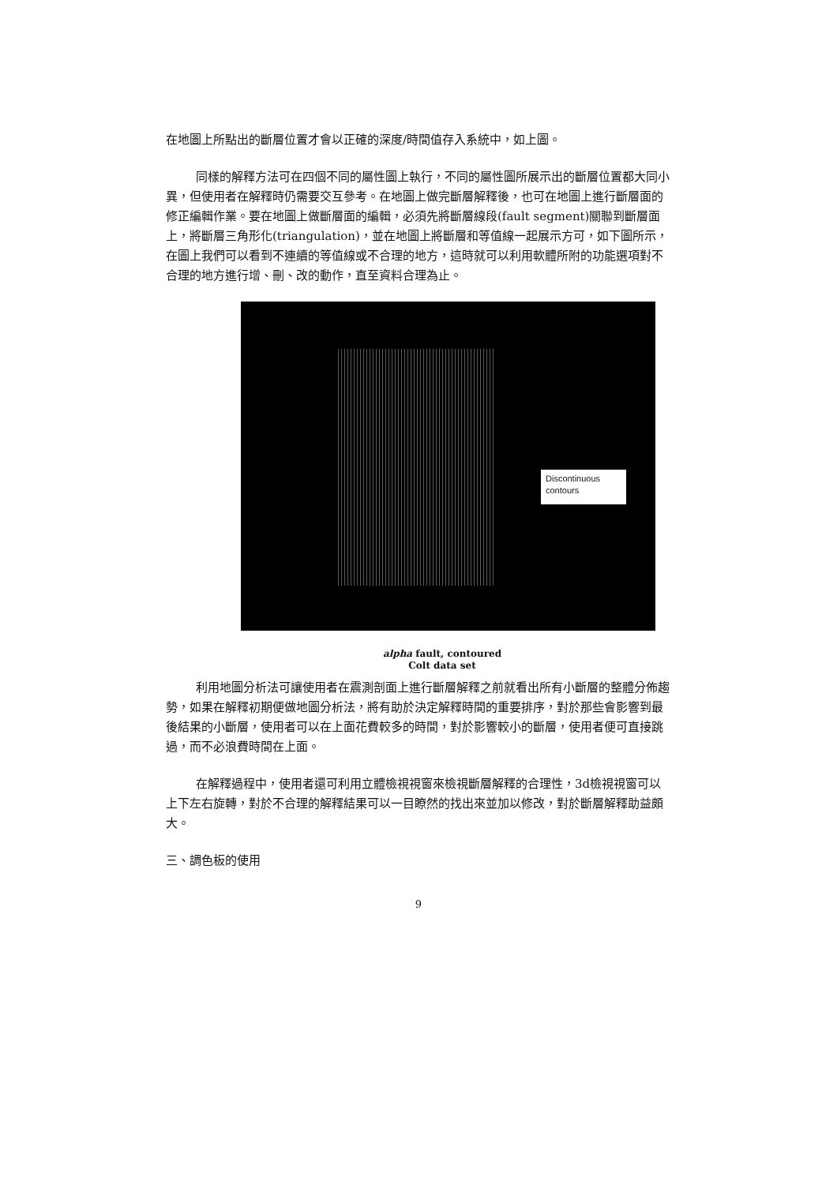在地圖上所點出的斷層位置才會以正確的深度/時間值存入系統中，如上圖。
同樣的解釋方法可在四個不同的屬性圖上執行，不同的屬性圖所展示出的斷層位置都大同小異，但使用者在解釋時仍需要交互參考。在地圖上做完斷層解釋後，也可在地圖上進行斷層面的修正編輯作業。要在地圖上做斷層面的編輯，必須先將斷層線段(fault segment)關聯到斷層面上，將斷層三角形化(triangulation)，並在地圖上將斷層和等值線一起展示方可，如下圖所示，在圖上我們可以看到不連續的等值線或不合理的地方，這時就可以利用軟體所附的功能選項對不合理的地方進行增、刪、改的動作，直至資料合理為止。
Discontinuous contours
alpha fault, contoured
Colt data set
利用地圖分析法可讓使用者在震測剖面上進行斷層解釋之前就看出所有小斷層的整體分佈趨勢，如果在解釋初期便做地圖分析法，將有助於決定解釋時間的重要排序，對於那些會影響到最後結果的小斷層，使用者可以在上面花費較多的時間，對於影響較小的斷層，使用者便可直接跳過，而不必浪費時間在上面。
在解釋過程中，使用者還可利用立體檢視視窗來檢視斷層解釋的合理性，3d檢視視窗可以上下左右旋轉，對於不合理的解釋結果可以一目瞭然的找出來並加以修改，對於斷層解釋助益頗大。
三、調色板的使用
9